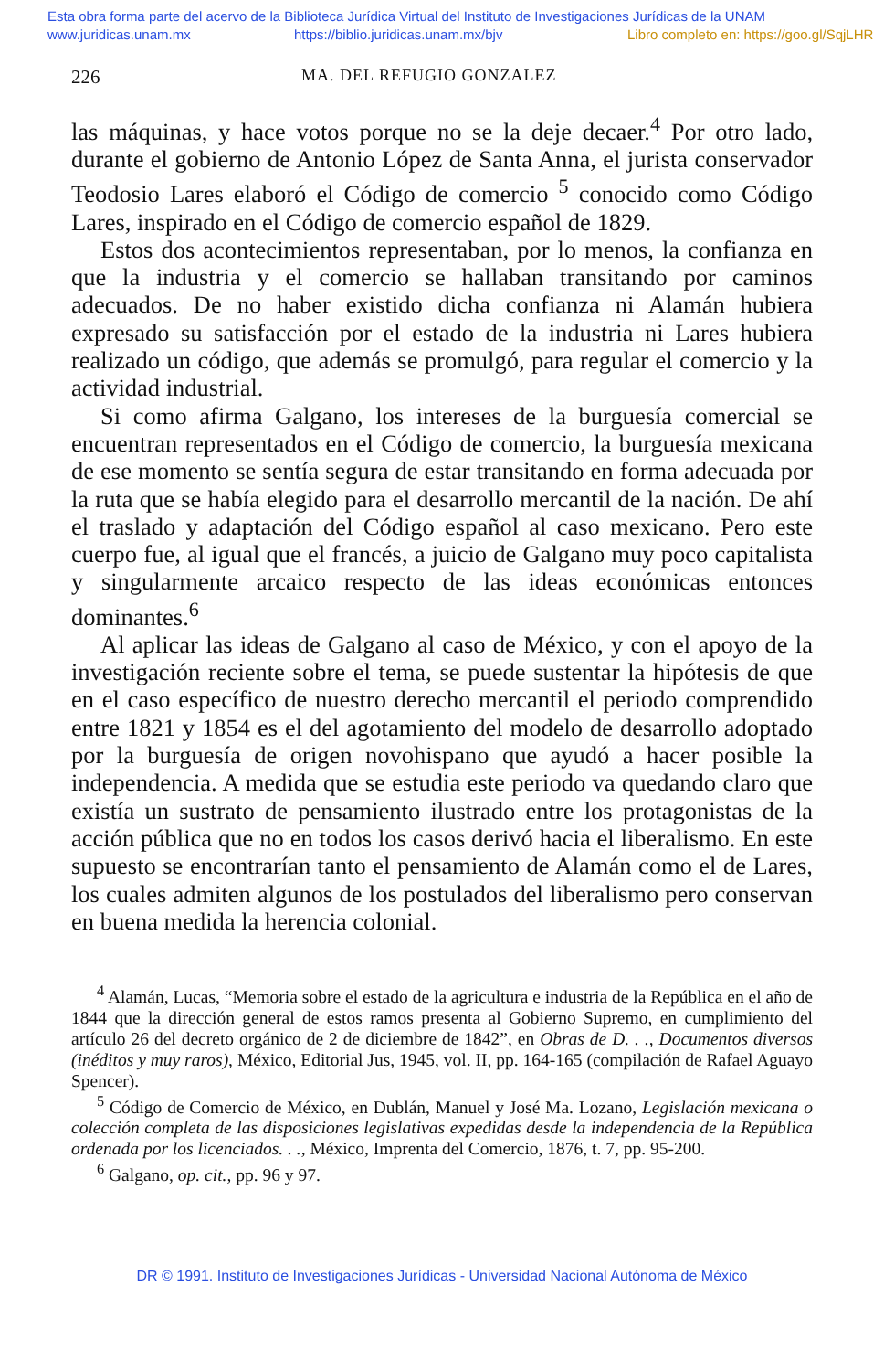Esta obra forma parte del acervo de la Biblioteca Jurídica Virtual del Instituto de Investigaciones Jurídicas de la UNAM
www.juridicas.unam.mx https://biblio.juridicas.unam.mx/bjv Libro completo en: https://goo.gl/SqjLHR
226 MA. DEL REFUGIO GONZALEZ
las máquinas, y hace votos porque no se la deje decaer.<sup>4</sup> Por otro lado, durante el gobierno de Antonio López de Santa Anna, el jurista conservador Teodosio Lares elaboró el Código de comercio <sup>5</sup> conocido como Código Lares, inspirado en el Código de comercio español de 1829.
Estos dos acontecimientos representaban, por lo menos, la confianza en que la industria y el comercio se hallaban transitando por caminos adecuados. De no haber existido dicha confianza ni Alamán hubiera expresado su satisfacción por el estado de la industria ni Lares hubiera realizado un código, que además se promulgó, para regular el comercio y la actividad industrial.
Si como afirma Galgano, los intereses de la burguesía comercial se encuentran representados en el Código de comercio, la burguesía mexicana de ese momento se sentía segura de estar transitando en forma adecuada por la ruta que se había elegido para el desarrollo mercantil de la nación. De ahí el traslado y adaptación del Código español al caso mexicano. Pero este cuerpo fue, al igual que el francés, a juicio de Galgano muy poco capitalista y singularmente arcaico respecto de las ideas económicas entonces dominantes.<sup>6</sup>
Al aplicar las ideas de Galgano al caso de México, y con el apoyo de la investigación reciente sobre el tema, se puede sustentar la hipótesis de que en el caso específico de nuestro derecho mercantil el periodo comprendido entre 1821 y 1854 es el del agotamiento del modelo de desarrollo adoptado por la burguesía de origen novohispano que ayudó a hacer posible la independencia. A medida que se estudia este periodo va quedando claro que existía un sustrato de pensamiento ilustrado entre los protagonistas de la acción pública que no en todos los casos derivó hacia el liberalismo. En este supuesto se encontrarían tanto el pensamiento de Alamán como el de Lares, los cuales admiten algunos de los postulados del liberalismo pero conservan en buena medida la herencia colonial.
<sup>4</sup> Alamán, Lucas, “Memoria sobre el estado de la agricultura e industria de la República en el año de 1844 que la dirección general de estos ramos presenta al Gobierno Supremo, en cumplimiento del artículo 26 del decreto orgánico de 2 de diciembre de 1842”, en Obras de D. . ., Documentos diversos (inéditos y muy raros), México, Editorial Jus, 1945, vol. II, pp. 164-165 (compilación de Rafael Aguayo Spencer).
<sup>5</sup> Código de Comercio de México, en Dublán, Manuel y José Ma. Lozano, Legislación mexicana o colección completa de las disposiciones legislativas expedidas desde la independencia de la República ordenada por los licenciados. . ., México, Imprenta del Comercio, 1876, t. 7, pp. 95-200.
<sup>6</sup> Galgano, op. cit., pp. 96 y 97.
DR © 1991. Instituto de Investigaciones Jurídicas - Universidad Nacional Autónoma de México